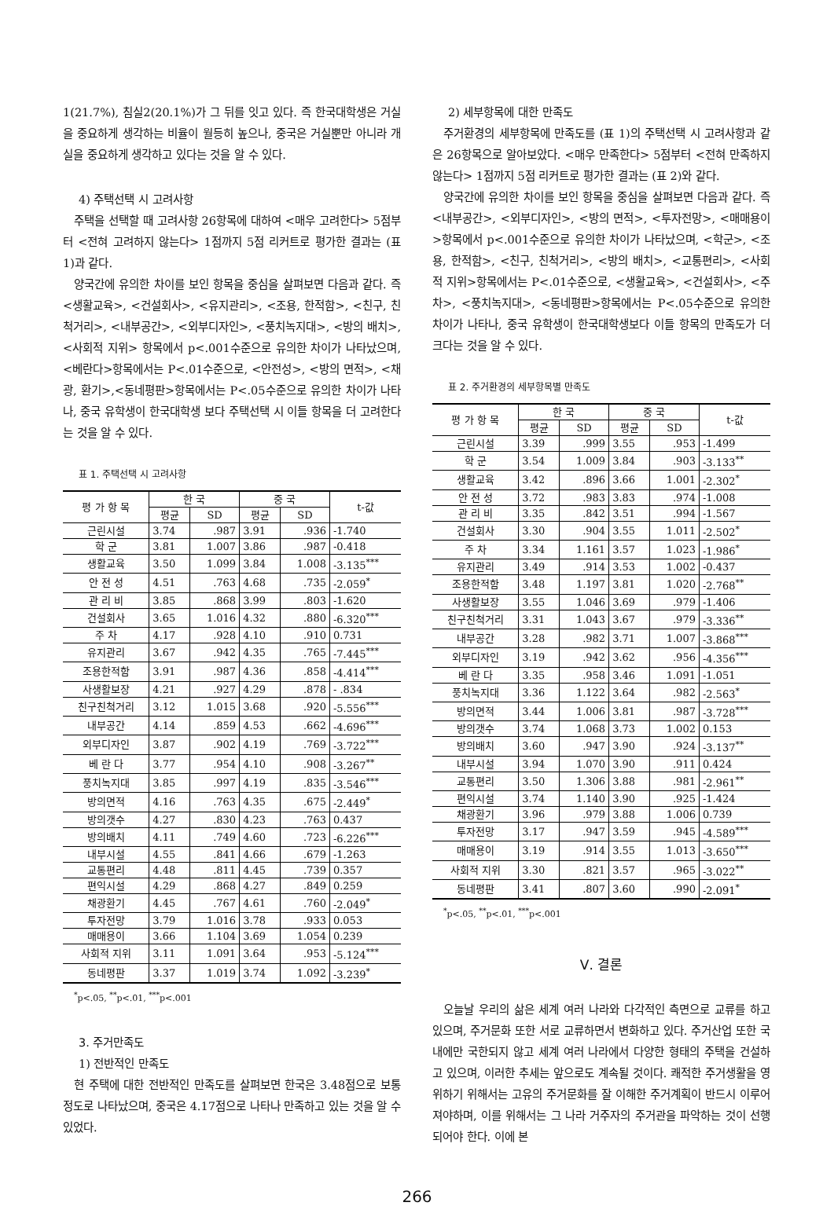1(21.7%), 침실2(20.1%)가 그 뒤를 잇고 있다. 즉 한국대학생은 거실을 중요하게 생각하는 비율이 월등히 높으나, 중국은 거실뿐만 아니라 개실을 중요하게 생각하고 있다는 것을 알 수 있다.
4) 주택선택 시 고려사항
주택을 선택할 때 고려사항 26항목에 대하여 <매우 고려한다> 5점부터 <전혀 고려하지 않는다> 1점까지 5점 리커트로 평가한 결과는 (표 1)과 같다.
양국간에 유의한 차이를 보인 항목을 중심을 살펴보면 다음과 같다. 즉 <생활교육>, <건설회사>, <유지관리>, <조용, 한적함>, <친구, 친척거리>, <내부공간>, <외부디자인>, <풍치녹지대>, <방의 배치>, <사회적 지위> 항목에서 p<.001수준으로 유의한 차이가 나타났으며, <베란다>항목에서는 P<.01수준으로, <안전성>, <방의 면적>, <채광, 환기>,<동네평판>항목에서는 P<.05수준으로 유의한 차이가 나타나, 중국 유학생이 한국대학생 보다 주택선택 시 이들 항목을 더 고려한다는 것을 알 수 있다.
표 1. 주택선택 시 고려사항
| 평 가 항 목 | 한 국 | | 중 국 | | t-값 |
| --- | --- | --- | --- | --- | --- |
| | 평균 | SD | 평균 | SD | |
| 근린시설 | 3.74 | .987 | 3.91 | .936 | -1.740 |
| 학 군 | 3.81 | 1.007 | 3.86 | .987 | -0.418 |
| 생활교육 | 3.50 | 1.099 | 3.84 | 1.008 | -3.135<sup>***</sup> |
| 안 전 성 | 4.51 | .763 | 4.68 | .735 | -2.059<sup>*</sup> |
| 관 리 비 | 3.85 | .868 | 3.99 | .803 | -1.620 |
| 건설회사 | 3.65 | 1.016 | 4.32 | .880 | -6.320<sup>***</sup> |
| 주 차 | 4.17 | .928 | 4.10 | .910 | 0.731 |
| 유지관리 | 3.67 | .942 | 4.35 | .765 | -7.445<sup>***</sup> |
| 조용한적함 | 3.91 | .987 | 4.36 | .858 | -4.414<sup>***</sup> |
| 사생활보장 | 4.21 | .927 | 4.29 | .878 | - .834 |
| 친구친척거리 | 3.12 | 1.015 | 3.68 | .920 | -5.556<sup>***</sup> |
| 내부공간 | 4.14 | .859 | 4.53 | .662 | -4.696<sup>***</sup> |
| 외부디자인 | 3.87 | .902 | 4.19 | .769 | -3.722<sup>***</sup> |
| 베 란 다 | 3.77 | .954 | 4.10 | .908 | -3.267<sup>**</sup> |
| 풍치녹지대 | 3.85 | .997 | 4.19 | .835 | -3.546<sup>***</sup> |
| 방의면적 | 4.16 | .763 | 4.35 | .675 | -2.449<sup>*</sup> |
| 방의갯수 | 4.27 | .830 | 4.23 | .763 | 0.437 |
| 방의배치 | 4.11 | .749 | 4.60 | .723 | -6.226<sup>***</sup> |
| 내부시설 | 4.55 | .841 | 4.66 | .679 | -1.263 |
| 교통편리 | 4.48 | .811 | 4.45 | .739 | 0.357 |
| 편익시설 | 4.29 | .868 | 4.27 | .849 | 0.259 |
| 채광환기 | 4.45 | .767 | 4.61 | .760 | -2.049<sup>*</sup> |
| 투자전망 | 3.79 | 1.016 | 3.78 | .933 | 0.053 |
| 매매용이 | 3.66 | 1.104 | 3.69 | 1.054 | 0.239 |
| 사회적 지위 | 3.11 | 1.091 | 3.64 | .953 | -5.124<sup>***</sup> |
| 동네평판 | 3.37 | 1.019 | 3.74 | 1.092 | -3.239<sup>*</sup> |
<sup>*</sup> p<.05, <sup>**</sup>p<.01, <sup>***</sup>p<.001
3. 주거만족도
1) 전반적인 만족도
현 주택에 대한 전반적인 만족도를 살펴보면 한국은 3.48점으로 보통정도로 나타났으며, 중국은 4.17점으로 나타나 만족하고 있는 것을 알 수 있었다.
2) 세부항목에 대한 만족도
주거환경의 세부항목에 만족도를 (표 1)의 주택선택 시 고려사항과 같은 26항목으로 알아보았다. <매우 만족한다> 5점부터 <전혀 만족하지 않는다> 1점까지 5점 리커트로 평가한 결과는 (표 2)와 같다.
양국간에 유의한 차이를 보인 항목을 중심을 살펴보면 다음과 같다. 즉 <내부공간>, <외부디자인>, <방의 면적>, <투자전망>, <매매용이>항목에서 p<.001수준으로 유의한 차이가 나타났으며, <학군>, <조용, 한적함>, <친구, 친척거리>, <방의 배치>, <교통편리>, <사회적 지위>항목에서는 P<.01수준으로, <생활교육>, <건설회사>, <주차>, <풍치녹지대>, <동네평판>항목에서는 P<.05수준으로 유의한 차이가 나타나, 중국 유학생이 한국대학생보다 이들 항목의 만족도가 더 크다는 것을 알 수 있다.
표 2. 주거환경의 세부항목별 만족도
| 평 가 항 목 | 한 국 | | 중 국 | | t-값 |
| --- | --- | --- | --- | --- | --- |
| | 평균 | SD | 평균 | SD | |
| 근린시설 | 3.39 | .999 | 3.55 | .953 | -1.499 |
| 학 군 | 3.54 | 1.009 | 3.84 | .903 | -3.133<sup>**</sup> |
| 생활교육 | 3.42 | .896 | 3.66 | 1.001 | -2.302<sup>*</sup> |
| 안 전 성 | 3.72 | .983 | 3.83 | .974 | -1.008 |
| 관 리 비 | 3.35 | .842 | 3.51 | .994 | -1.567 |
| 건설회사 | 3.30 | .904 | 3.55 | 1.011 | -2.502<sup>*</sup> |
| 주 차 | 3.34 | 1.161 | 3.57 | 1.023 | -1.986<sup>*</sup> |
| 유지관리 | 3.49 | .914 | 3.53 | 1.002 | -0.437 |
| 조용한적함 | 3.48 | 1.197 | 3.81 | 1.020 | -2.768<sup>**</sup> |
| 사생활보장 | 3.55 | 1.046 | 3.69 | .979 | -1.406 |
| 친구친척거리 | 3.31 | 1.043 | 3.67 | .979 | -3.336<sup>**</sup> |
| 내부공간 | 3.28 | .982 | 3.71 | 1.007 | -3.868<sup>***</sup> |
| 외부디자인 | 3.19 | .942 | 3.62 | .956 | -4.356<sup>***</sup> |
| 베 란 다 | 3.35 | .958 | 3.46 | 1.091 | -1.051 |
| 풍치녹지대 | 3.36 | 1.122 | 3.64 | .982 | -2.563<sup>*</sup> |
| 방의면적 | 3.44 | 1.006 | 3.81 | .987 | -3.728<sup>***</sup> |
| 방의갯수 | 3.74 | 1.068 | 3.73 | 1.002 | 0.153 |
| 방의배치 | 3.60 | .947 | 3.90 | .924 | -3.137<sup>**</sup> |
| 내부시설 | 3.94 | 1.070 | 3.90 | .911 | 0.424 |
| 교통편리 | 3.50 | 1.306 | 3.88 | .981 | -2.961<sup>**</sup> |
| 편익시설 | 3.74 | 1.140 | 3.90 | .925 | -1.424 |
| 채광환기 | 3.96 | .979 | 3.88 | 1.006 | 0.739 |
| 투자전망 | 3.17 | .947 | 3.59 | .945 | -4.589<sup>***</sup> |
| 매매용이 | 3.19 | .914 | 3.55 | 1.013 | -3.650<sup>***</sup> |
| 사회적 지위 | 3.30 | .821 | 3.57 | .965 | -3.022<sup>**</sup> |
| 동네평판 | 3.41 | .807 | 3.60 | .990 | -2.091<sup>*</sup> |
<sup>*</sup> p<.05, <sup>**</sup>p<.01, <sup>***</sup>p<.001
Ⅴ. 결론
오늘날 우리의 삶은 세계 여러 나라와 다각적인 측면으로 교류를 하고 있으며, 주거문화 또한 서로 교류하면서 변화하고 있다. 주거산업 또한 국내에만 국한되지 않고 세계 여러 나라에서 다양한 형태의 주택을 건설하고 있으며, 이러한 추세는 앞으로도 계속될 것이다. 쾌적한 주거생활을 영위하기 위해서는 고유의 주거문화를 잘 이해한 주거계획이 반드시 이루어져야하며, 이를 위해서는 그 나라 거주자의 주거관을 파악하는 것이 선행되어야 한다. 이에 본
266